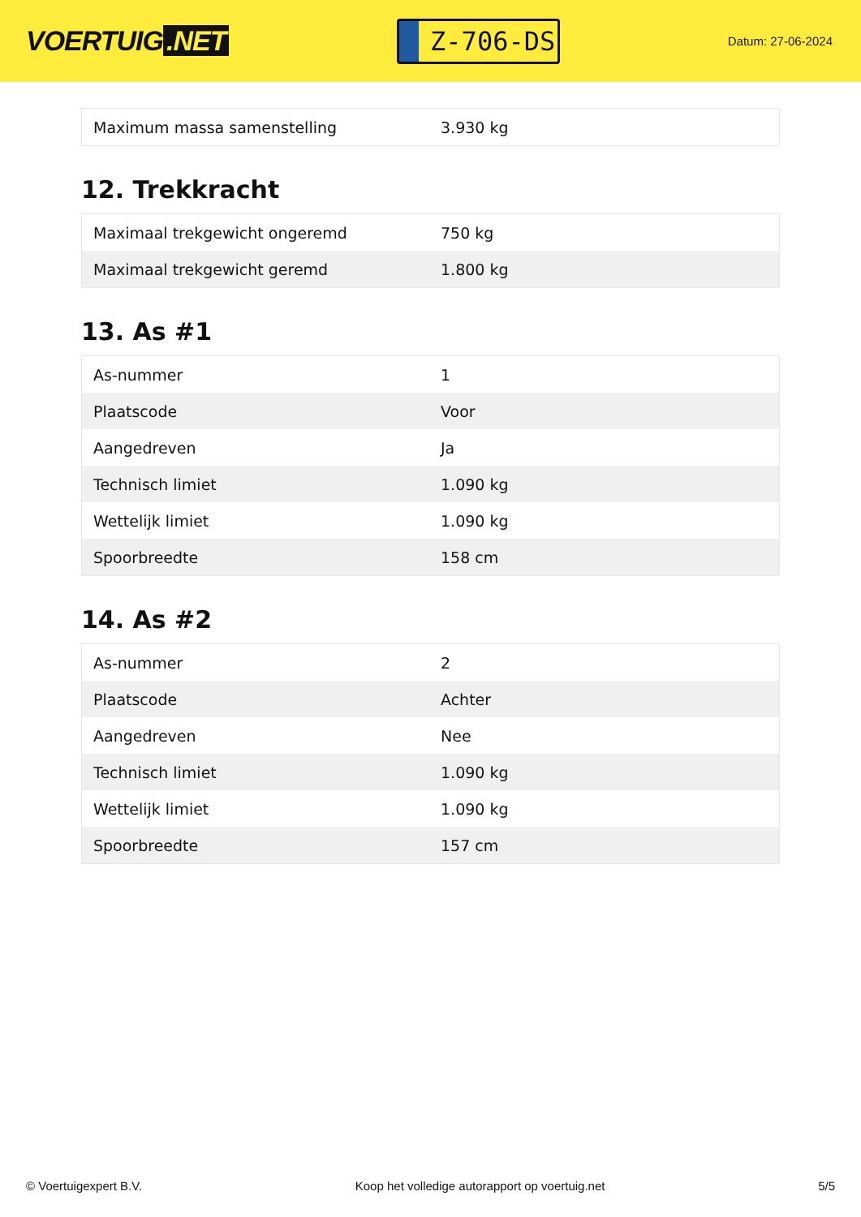VOERTUIG.NET
Z-706-DS
Datum: 27-06-2024
| Maximum massa samenstelling | 3.930 kg |
12. Trekkracht
| Maximaal trekgewicht ongeremd | 750 kg |
| Maximaal trekgewicht geremd | 1.800 kg |
13. As #1
| As-nummer | 1 |
| Plaatscode | Voor |
| Aangedreven | Ja |
| Technisch limiet | 1.090 kg |
| Wettelijk limiet | 1.090 kg |
| Spoorbreedte | 158 cm |
14. As #2
| As-nummer | 2 |
| Plaatscode | Achter |
| Aangedreven | Nee |
| Technisch limiet | 1.090 kg |
| Wettelijk limiet | 1.090 kg |
| Spoorbreedte | 157 cm |
© Voertuigexpert B.V. Koop het volledige autorapport op voertuig.net 5/5